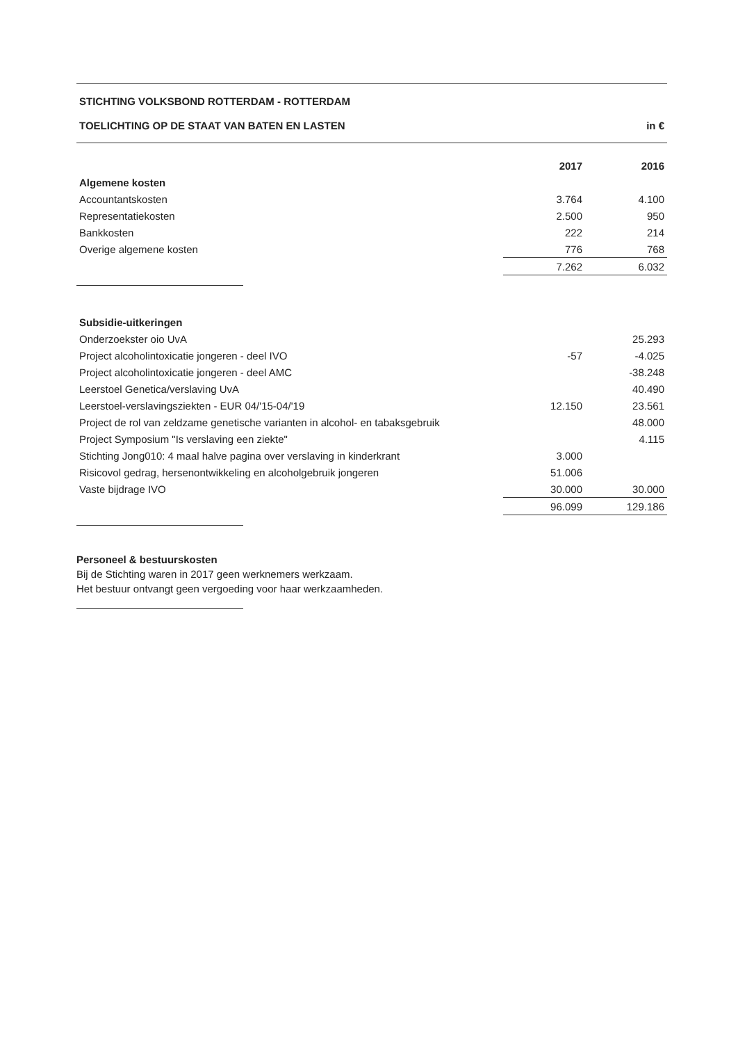STICHTING VOLKSBOND ROTTERDAM - ROTTERDAM
TOELICHTING OP DE STAAT VAN BATEN EN LASTEN in €
| | 2017 | 2016 |
| --- | --- | --- |
| Algemene kosten | | |
| Accountantskosten | 3.764 | 4.100 |
| Representatiekosten | 2.500 | 950 |
| Bankkosten | 222 | 214 |
| Overige algemene kosten | 776 | 768 |
| | 7.262 | 6.032 |
| Subsidie-uitkeringen | | |
| Onderzoekster oio UvA | | 25.293 |
| Project alcoholintoxicatie jongeren - deel IVO | -57 | -4.025 |
| Project alcoholintoxicatie jongeren - deel AMC | | -38.248 |
| Leerstoel Genetica/verslaving UvA | | 40.490 |
| Leerstoel-verslavingsziekten - EUR 04/'15-04/'19 | 12.150 | 23.561 |
| Project de rol van zeldzame genetische varianten in alcohol- en tabaksgebruik | | 48.000 |
| Project Symposium "Is verslaving een ziekte" | | 4.115 |
| Stichting Jong010: 4 maal halve pagina over verslaving in kinderkrant | 3.000 | |
| Risicovol gedrag, hersenontwikkeling en alcoholgebruik jongeren | 51.006 | |
| Vaste bijdrage IVO | 30.000 | 30.000 |
| | 96.099 | 129.186 |
Personeel & bestuurskosten
Bij de Stichting waren in 2017 geen werknemers werkzaam.
Het bestuur ontvangt geen vergoeding voor haar werkzaamheden.